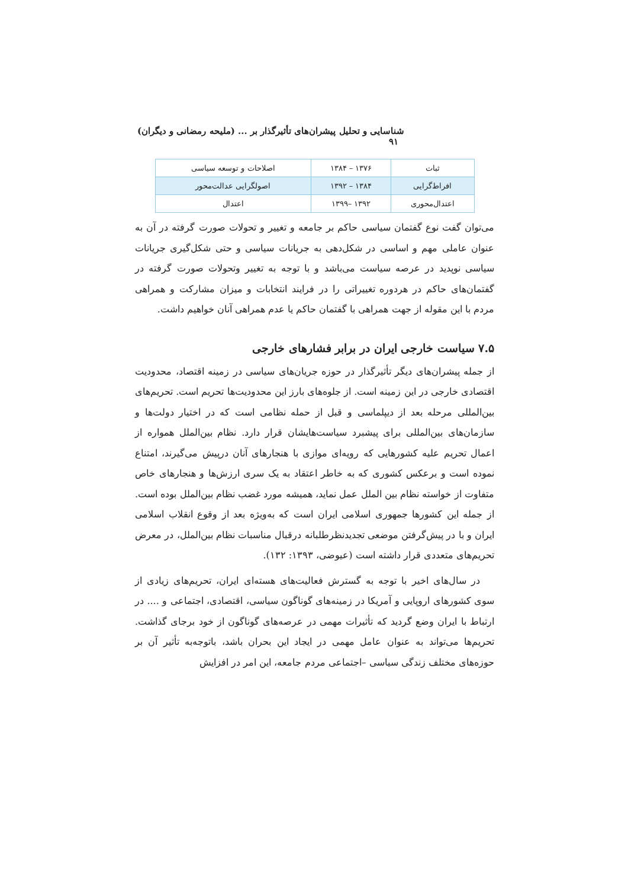شناسایی و تحلیل پیشران‌های تأثیرگذار بر ... (ملیحه رمضانی و دیگران) ۹۱
| ثبات | ۱۳۷۶ – ۱۳۸۴ | اصلاحات و توسعه سیاسی |
| افراط‌گرایی | ۱۳۸۴ – ۱۳۹۲ | اصولگرایی عدالت‌محور |
| اعتدال‌محوری | ۱۳۹۲ –۱۳۹۹ | اعتدال |
می‌توان گفت نوع گفتمان سیاسی حاکم بر جامعه و تغییر و تحولات صورت گرفته در آن به عنوان عاملی مهم و اساسی در شکل‌دهی به جریانات سیاسی و حتی شکل‌گیری جریانات سیاسی نوپدید در عرصه سیاست می‌باشد و با توجه به تغییر وتحولات صورت گرفته در گفتمان‌های حاکم در هردوره تغییراتی را در فرایند انتخابات و میزان مشارکت و همراهی مردم با این مقوله از جهت همراهی با گفتمان حاکم یا عدم همراهی آنان خواهیم داشت.
۷.۵ سیاست خارجی ایران در برابر فشارهای خارجی
از جمله پیشران‌های دیگر تأثیرگذار در حوزه جریان‌های سیاسی در زمینه اقتصاد، محدودیت اقتصادی خارجی در این زمینه است. از جلوه‌های بارز این محدودیت‌ها تحریم است. تحریم‌های بین‌المللی مرحله بعد از دیپلماسی و قبل از حمله نظامی است که در اختیار دولت‌ها و سازمان‌های بین‌المللی برای پیشبرد سیاست‌هایشان قرار دارد. نظام بین‌الملل همواره از اعمال تحریم علیه کشورهایی که رویه‌ای موازی با هنجارهای آنان درپیش می‌گیرند، امتناع نموده است و برعکس کشوری که به خاطر اعتقاد به یک سری ارزش‌ها و هنجارهای خاص متفاوت از خواسته نظام بین الملل عمل نماید، همیشه مورد غضب نظام بین‌الملل بوده است. از جمله این کشورها جمهوری اسلامی ایران است که به‌ویژه بعد از وقوع انقلاب اسلامی ایران و با در پیش‌گرفتن موضعی تجدیدنظرطلبانه درقبال مناسبات نظام بین‌الملل، در معرض تحریم‌های متعددی قرار داشته است (عیوضی، ۱۳۹۳: ۱۳۲).
در سال‌های اخیر با توجه به گسترش فعالیت‌های هسته‌ای ایران، تحریم‌های زیادی از سوی کشورهای اروپایی و آمریکا در زمینه‌های گوناگون سیاسی، اقتصادی، اجتماعی و .... در ارتباط با ایران وضع گردید که تأثیرات مهمی در عرصه‌های گوناگون از خود برجای گذاشت. تحریم‌ها می‌تواند به عنوان عامل مهمی در ایجاد این بحران باشد، باتوجه‌به تأثیر آن بر حوزه‌های مختلف زندگی سیاسی –اجتماعی مردم جامعه، این امر در افزایش